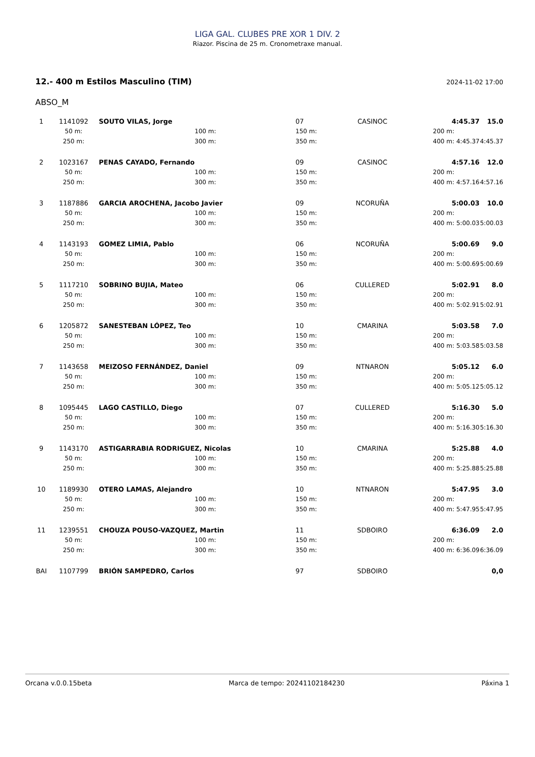LIGA GAL. CLUBES PRE XOR 1 DIV. 2
Riazor. Piscina de 25 m. Cronometraxe manual.
12.- 400 m Estilos Masculino (TIM) 2024-11-02 17:00
ABSO_M
| 1 | 1141092 | SOUTO VILAS, Jorge | | 07 | CASINOC | 4:45.37 | | 15.0 |
| | 50 m: | | 100 m: | 150 m: | | 200 m: | | |
| | 250 m: | | 300 m: | 350 m: | | 400 m: | 4:45.37 | 4:45.37 |
| 2 | 1023167 | PENAS CAYADO, Fernando | | 09 | CASINOC | 4:57.16 | | 12.0 |
| | 50 m: | | 100 m: | 150 m: | | 200 m: | | |
| | 250 m: | | 300 m: | 350 m: | | 400 m: | 4:57.16 | 4:57.16 |
| 3 | 1187886 | GARCIA AROCHENA, Jacobo Javier | | 09 | NCORUÑA | 5:00.03 | | 10.0 |
| | 50 m: | | 100 m: | 150 m: | | 200 m: | | |
| | 250 m: | | 300 m: | 350 m: | | 400 m: | 5:00.03 | 5:00.03 |
| 4 | 1143193 | GOMEZ LIMIA, Pablo | | 06 | NCORUÑA | 5:00.69 | | 9.0 |
| | 50 m: | | 100 m: | 150 m: | | 200 m: | | |
| | 250 m: | | 300 m: | 350 m: | | 400 m: | 5:00.69 | 5:00.69 |
| 5 | 1117210 | SOBRINO BUJIA, Mateo | | 06 | CULLERED | 5:02.91 | | 8.0 |
| | 50 m: | | 100 m: | 150 m: | | 200 m: | | |
| | 250 m: | | 300 m: | 350 m: | | 400 m: | 5:02.91 | 5:02.91 |
| 6 | 1205872 | SANESTEBAN LÓPEZ, Teo | | 10 | CMARINA | 5:03.58 | | 7.0 |
| | 50 m: | | 100 m: | 150 m: | | 200 m: | | |
| | 250 m: | | 300 m: | 350 m: | | 400 m: | 5:03.58 | 5:03.58 |
| 7 | 1143658 | MEIZOSO FERNÁNDEZ, Daniel | | 09 | NTNARON | 5:05.12 | | 6.0 |
| | 50 m: | | 100 m: | 150 m: | | 200 m: | | |
| | 250 m: | | 300 m: | 350 m: | | 400 m: | 5:05.12 | 5:05.12 |
| 8 | 1095445 | LAGO CASTILLO, Diego | | 07 | CULLERED | 5:16.30 | | 5.0 |
| | 50 m: | | 100 m: | 150 m: | | 200 m: | | |
| | 250 m: | | 300 m: | 350 m: | | 400 m: | 5:16.30 | 5:16.30 |
| 9 | 1143170 | ASTIGARRABIA RODRIGUEZ, Nicolas | | 10 | CMARINA | 5:25.88 | | 4.0 |
| | 50 m: | | 100 m: | 150 m: | | 200 m: | | |
| | 250 m: | | 300 m: | 350 m: | | 400 m: | 5:25.88 | 5:25.88 |
| 10 | 1189930 | OTERO LAMAS, Alejandro | | 10 | NTNARON | 5:47.95 | | 3.0 |
| | 50 m: | | 100 m: | 150 m: | | 200 m: | | |
| | 250 m: | | 300 m: | 350 m: | | 400 m: | 5:47.95 | 5:47.95 |
| 11 | 1239551 | CHOUZA POUSO-VAZQUEZ, Martin | | 11 | SDBOIRO | 6:36.09 | | 2.0 |
| | 50 m: | | 100 m: | 150 m: | | 200 m: | | |
| | 250 m: | | 300 m: | 350 m: | | 400 m: | 6:36.09 | 6:36.09 |
| BAI | 1107799 | BRIÓN SAMPEDRO, Carlos | | 97 | SDBOIRO | | | 0,0 |
Orcana v.0.0.15beta Marca de tempo: 20241102184230 Páxina 1